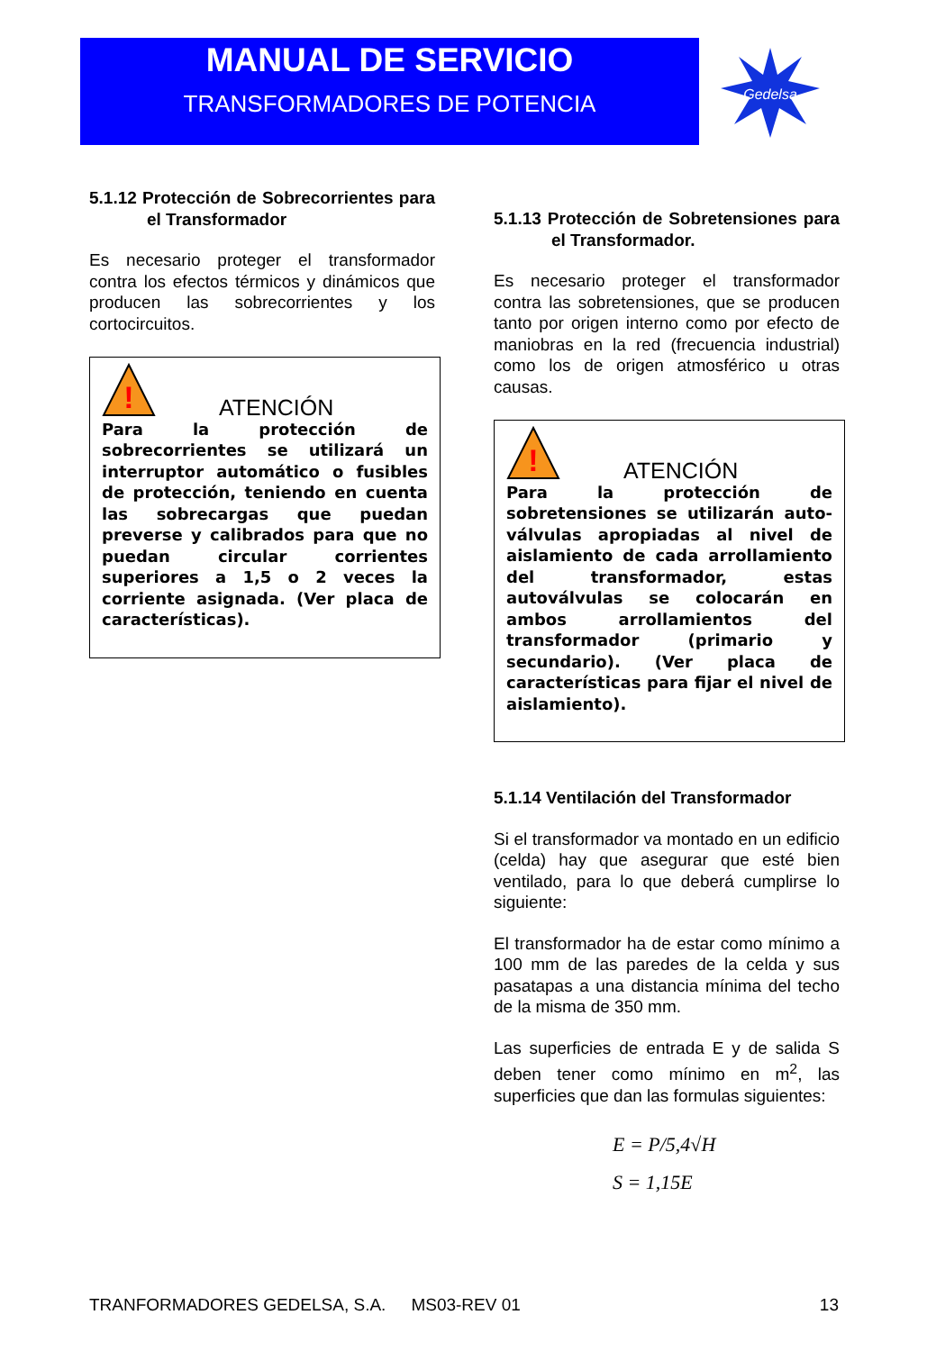MANUAL DE SERVICIO
TRANSFORMADORES DE POTENCIA
Gedelsa
5.1.12 Protección de Sobrecorrientes para el Transformador
Es necesario proteger el transformador contra los efectos térmicos y dinámicos que producen las sobrecorrientes y los cortocircuitos.
!
ATENCIÓN
Para la protección de sobrecorrientes se utilizará un interruptor automático o fusibles de protección, teniendo en cuenta las sobrecargas que puedan preverse y calibrados para que no puedan circular corrientes superiores a 1,5 o 2 veces la corriente asignada. (Ver placa de características).
5.1.13 Protección de Sobretensiones para el Transformador.
Es necesario proteger el transformador contra las sobretensiones, que se producen tanto por origen interno como por efecto de maniobras en la red (frecuencia industrial) como los de origen atmosférico u otras causas.
!
ATENCIÓN
Para la protección de sobretensiones se utilizarán auto-válvulas apropiadas al nivel de aislamiento de cada arrollamiento del transformador, estas autoválvulas se colocarán en ambos arrollamientos del transformador (primario y secundario). (Ver placa de características para fijar el nivel de aislamiento).
5.1.14 Ventilación del Transformador
Si el transformador va montado en un edificio (celda) hay que asegurar que esté bien ventilado, para lo que deberá cumplirse lo siguiente:
El transformador ha de estar como mínimo a 100 mm de las paredes de la celda y sus pasatapas a una distancia mínima del techo de la misma de 350 mm.
Las superficies de entrada E y de salida S deben tener como mínimo en m<sup>2</sup>, las superficies que dan las formulas siguientes:
E = P/5,4√H
S = 1,15E
TRANFORMADORES GEDELSA, S.A. MS03-REV 01 13